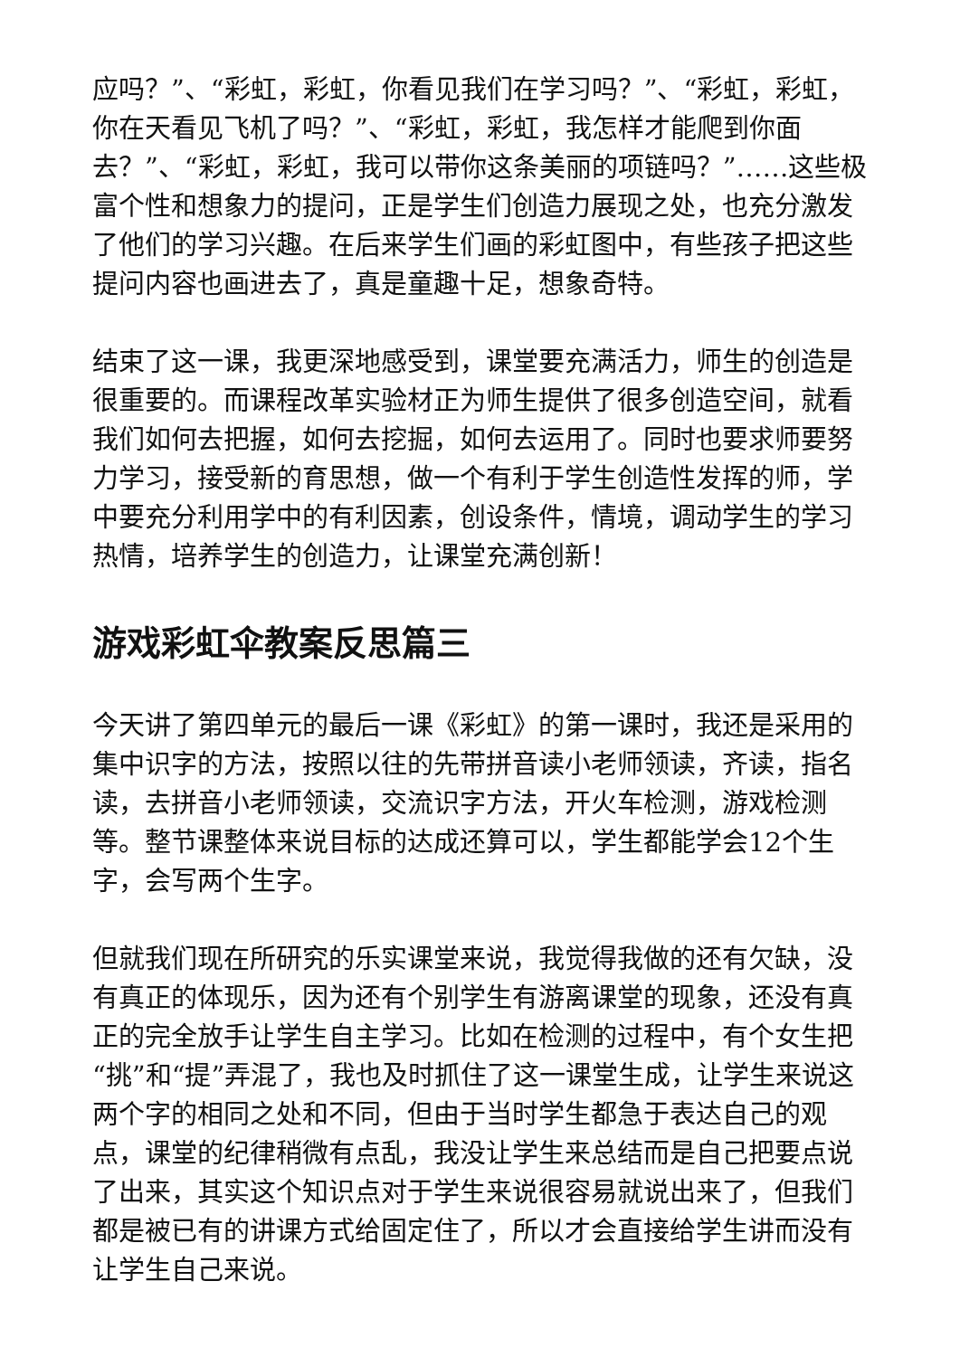应吗？”、“彩虹，彩虹，你看见我们在学习吗？”、“彩虹，彩虹，你在天看见飞机了吗？”、“彩虹，彩虹，我怎样才能爬到你面去？”、“彩虹，彩虹，我可以带你这条美丽的项链吗？”……这些极富个性和想象力的提问，正是学生们创造力展现之处，也充分激发了他们的学习兴趣。在后来学生们画的彩虹图中，有些孩子把这些提问内容也画进去了，真是童趣十足，想象奇特。
结束了这一课，我更深地感受到，课堂要充满活力，师生的创造是很重要的。而课程改革实验材正为师生提供了很多创造空间，就看我们如何去把握，如何去挖掘，如何去运用了。同时也要求师要努力学习，接受新的育思想，做一个有利于学生创造性发挥的师，学中要充分利用学中的有利因素，创设条件，情境，调动学生的学习热情，培养学生的创造力，让课堂充满创新！
游戏彩虹伞教案反思篇三
今天讲了第四单元的最后一课《彩虹》的第一课时，我还是采用的集中识字的方法，按照以往的先带拼音读小老师领读，齐读，指名读，去拼音小老师领读，交流识字方法，开火车检测，游戏检测等。整节课整体来说目标的达成还算可以，学生都能学会12个生字，会写两个生字。
但就我们现在所研究的乐实课堂来说，我觉得我做的还有欠缺，没有真正的体现乐，因为还有个别学生有游离课堂的现象，还没有真正的完全放手让学生自主学习。比如在检测的过程中，有个女生把“挑”和“提”弄混了，我也及时抓住了这一课堂生成，让学生来说这两个字的相同之处和不同，但由于当时学生都急于表达自己的观点，课堂的纪律稍微有点乱，我没让学生来总结而是自己把要点说了出来，其实这个知识点对于学生来说很容易就说出来了，但我们都是被已有的讲课方式给固定住了，所以才会直接给学生讲而没有让学生自己来说。